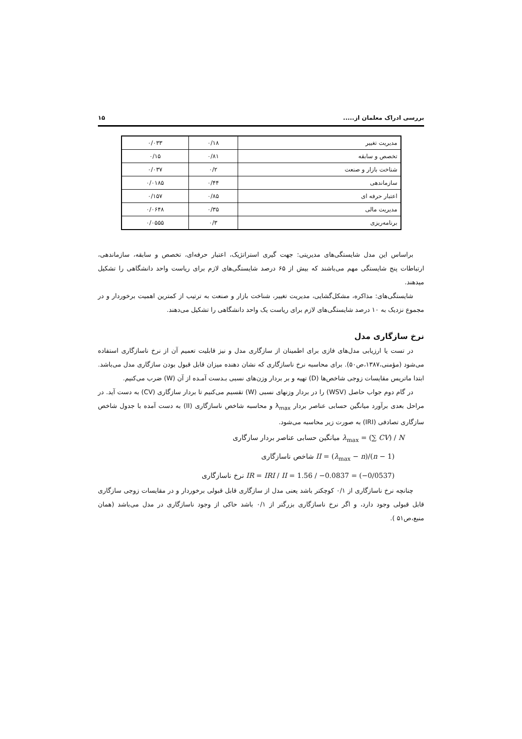بررسی ادراک معلمان از..... ۱۵
| مدیریت تغییر | ۰/۱۸ | ۰/۰۳۳ |
| تخصص و سابقه | ۰/۸۱ | ۰/۱۵ |
| شناخت بازار و صنعت | ۰/۲ | ۰/۰۳۷ |
| سازماندهی | ۰/۴۴ | ۰/۰۱۸۵ |
| اعتبار حرفه ای | ۰/۸۵ | ۰/۱۵۷ |
| مدیریت مالی | ۰/۳۵ | ۰/۰۶۴۸ |
| برنامه‌ریزی | ۰/۳ | ۰/۰۵۵۵ |
براساس این مدل شایستگی‌های مدیریتی: جهت گیری استراتژیک، اعتبار حرفه‌ای، تخصص و سابقه، سازماندهی، ارتباطات پنج شایستگی مهم می‌باشند که بیش از ۶۵ درصد شایستگی‌های لازم برای ریاست واحد دانشگاهی را تشکیل میدهند.
شایستگی‌های: مذاکره، مشکل‌گشایی، مدیریت تغییر، شناخت بازار و صنعت به ترتیب از کمترین اهمیت برخوردار و در مجموع نزدیک به ۱۰ درصد شایستگی‌های لازم برای ریاست یک واحد دانشگاهی را تشکیل می‌دهند.
نرخ سازگاری مدل
در تست یا ارزیابی مدل‌های فازی برای اطمینان از سازگاری مدل و نیز قابلیت تعمیم آن از نرخ ناسازگاری استفاده می‌شود (مؤمنی،۱۳۸۷،ص۵۰). برای محاسبه نرخ ناسازگاری که نشان دهنده میزان قابل قبول بودن سازگاری مدل می‌باشد. ابتدا ماتریس مقایسات زوجی شاخص‌ها (D) تهیه و بر بردار وزن‌های نسبی بـدست آمـده از آن (W) ضرب می‌کنیم.
در گام دوم جواب حاصل (WSV) را در بردار وزنهای نسبی (W) تقسیم می‌کنیم تا بردار سازگاری (CV) به دست آید. در مراحل بعدی برآورد میانگین حسابی عناصر بردار λ<sub>max</sub> و محاسبه شاخص ناسازگاری (II) به دست آمده با جدول شاخص سازگاری تصادفی (IRI) به صورت زیر محاسبه می‌شود.
λ<sub>max</sub> = (∑ CV) / N میانگین حسابی عناصر بردار سازگاری
II = (λ<sub>max</sub> − n)/(n − 1) شاخص ناسازگاری
IR = IRI / II = 1.56 / −0.0837 = (−0/0537) نرخ ناسازگاری
چنانچه نرخ ناسازگاری از ۰/۱ کوچکتر باشد یعنی مدل از سازگاری قابل قبولی برخوردار و در مقایسات زوجی سازگاری قابل قبولی وجود دارد، و اگر نرخ ناسازگاری بزرگتر از ۰/۱ باشد حاکی از وجود ناسازگاری در مدل می‌باشد (همان منبع،ص۵۱ ).